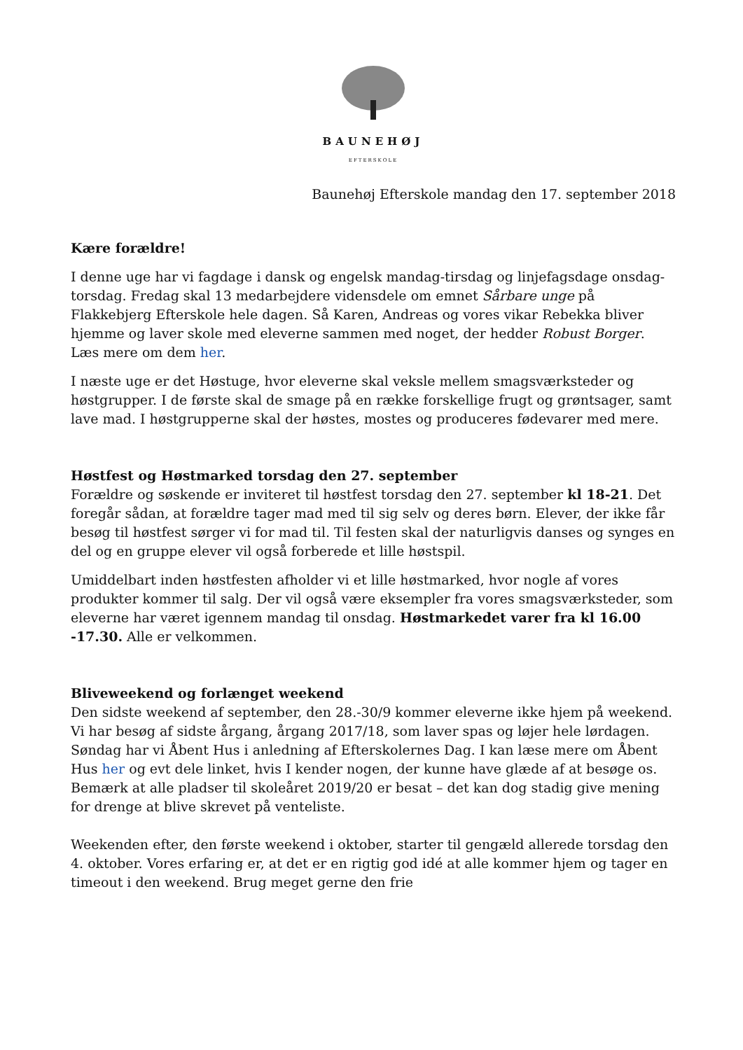BAUNEHØJ
EFTERSKOLE
Baunehøj Efterskole mandag den 17. september 2018
Kære forældre!
I denne uge har vi fagdage i dansk og engelsk mandag-tirsdag og linjefagsdage onsdag-torsdag. Fredag skal 13 medarbejdere vidensdele om emnet Sårbare unge på Flakkebjerg Efterskole hele dagen. Så Karen, Andreas og vores vikar Rebekka bliver hjemme og laver skole med eleverne sammen med noget, der hedder Robust Borger. Læs mere om dem her.
I næste uge er det Høstuge, hvor eleverne skal veksle mellem smagsværksteder og høstgrupper. I de første skal de smage på en række forskellige frugt og grøntsager, samt lave mad. I høstgrupperne skal der høstes, mostes og produceres fødevarer med mere.
Høstfest og Høstmarked torsdag den 27. september
Forældre og søskende er inviteret til høstfest torsdag den 27. september kl 18-21. Det foregår sådan, at forældre tager mad med til sig selv og deres børn. Elever, der ikke får besøg til høstfest sørger vi for mad til. Til festen skal der naturligvis danses og synges en del og en gruppe elever vil også forberede et lille høstspil.
Umiddelbart inden høstfesten afholder vi et lille høstmarked, hvor nogle af vores produkter kommer til salg. Der vil også være eksempler fra vores smagsværksteder, som eleverne har været igennem mandag til onsdag. Høstmarkedet varer fra kl 16.00 -17.30. Alle er velkommen.
Bliveweekend og forlænget weekend
Den sidste weekend af september, den 28.-30/9 kommer eleverne ikke hjem på weekend. Vi har besøg af sidste årgang, årgang 2017/18, som laver spas og løjer hele lørdagen. Søndag har vi Åbent Hus i anledning af Efterskolernes Dag. I kan læse mere om Åbent Hus her og evt dele linket, hvis I kender nogen, der kunne have glæde af at besøge os. Bemærk at alle pladser til skoleåret 2019/20 er besat – det kan dog stadig give mening for drenge at blive skrevet på venteliste.
Weekenden efter, den første weekend i oktober, starter til gengæld allerede torsdag den 4. oktober. Vores erfaring er, at det er en rigtig god idé at alle kommer hjem og tager en timeout i den weekend. Brug meget gerne den frie